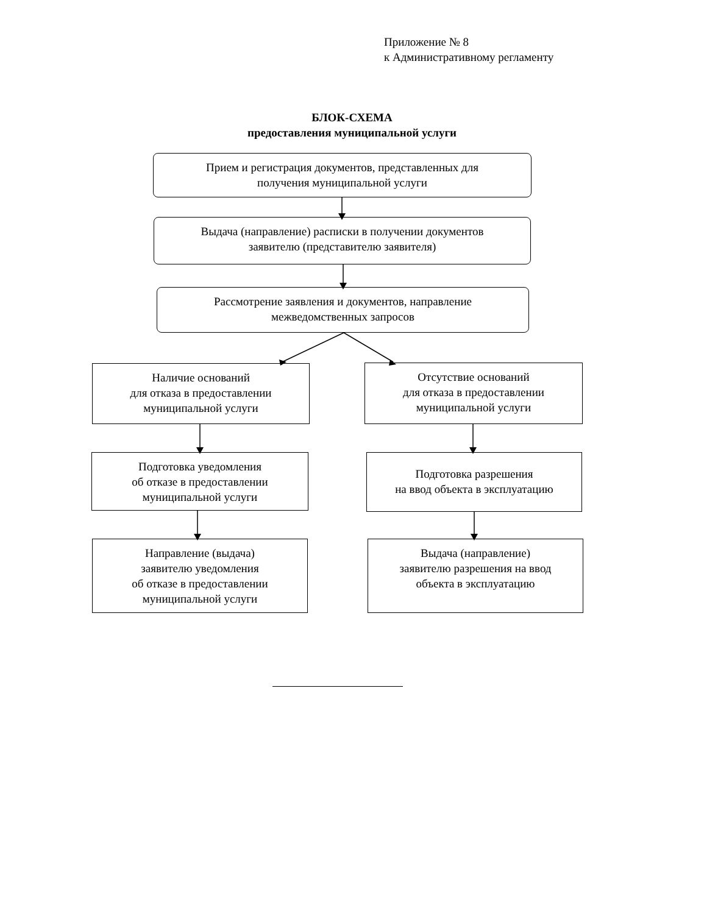Приложение № 8
к Административному регламенту
БЛОК-СХЕМА
предоставления муниципальной услуги
Прием и регистрация документов, представленных для
получения муниципальной услуги
Выдача (направление) расписки в получении документов
заявителю (представителю заявителя)
Рассмотрение заявления и документов, направление
межведомственных запросов
Наличие оснований
для отказа в предоставлении
муниципальной услуги
Отсутствие оснований
для отказа в предоставлении
муниципальной услуги
Подготовка уведомления
об отказе в предоставлении
муниципальной услуги
Подготовка разрешения
на ввод объекта в эксплуатацию
Направление (выдача)
заявителю уведомления
об отказе в предоставлении
муниципальной услуги
Выдача (направление)
заявителю разрешения на ввод
объекта в эксплуатацию